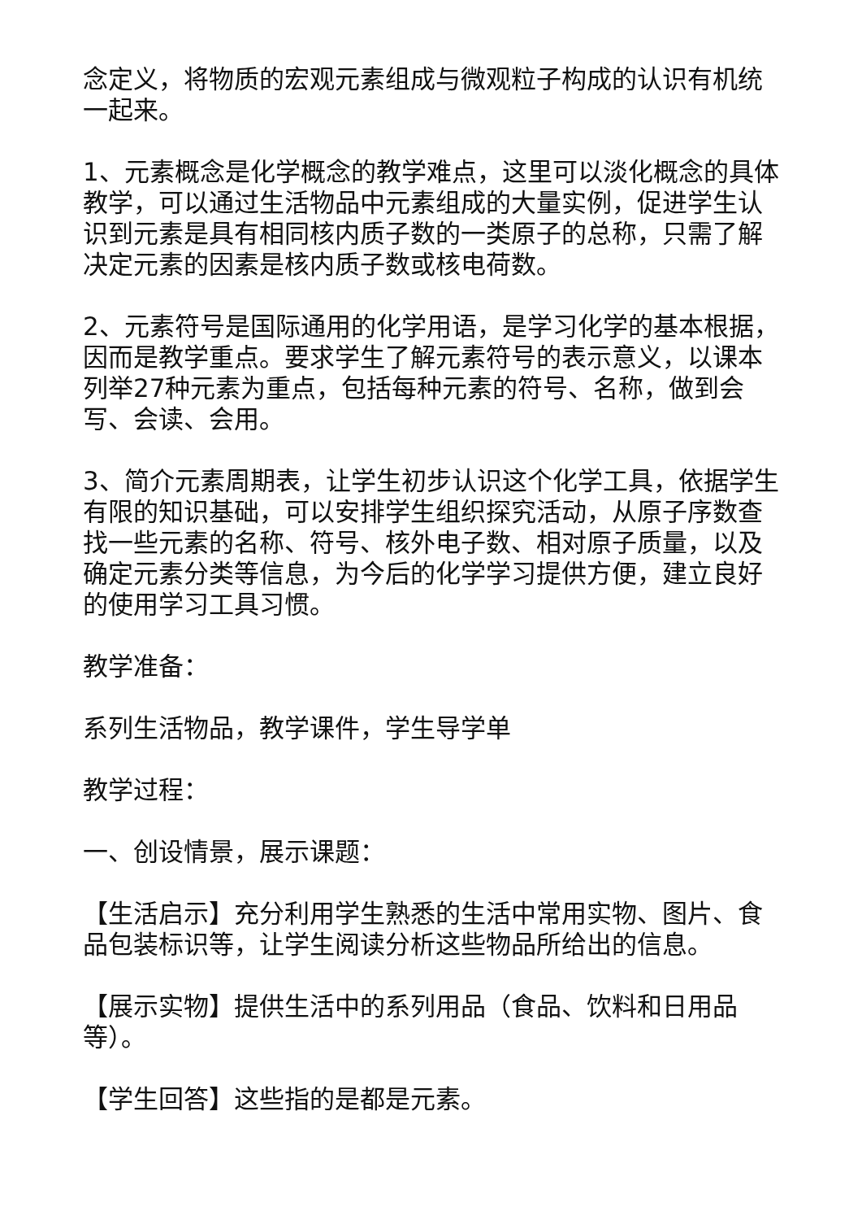念定义，将物质的宏观元素组成与微观粒子构成的认识有机统一起来。
1、元素概念是化学概念的教学难点，这里可以淡化概念的具体教学，可以通过生活物品中元素组成的大量实例，促进学生认识到元素是具有相同核内质子数的一类原子的总称，只需了解决定元素的因素是核内质子数或核电荷数。
2、元素符号是国际通用的化学用语，是学习化学的基本根据，因而是教学重点。要求学生了解元素符号的表示意义，以课本列举27种元素为重点，包括每种元素的符号、名称，做到会写、会读、会用。
3、简介元素周期表，让学生初步认识这个化学工具，依据学生有限的知识基础，可以安排学生组织探究活动，从原子序数查找一些元素的名称、符号、核外电子数、相对原子质量，以及确定元素分类等信息，为今后的化学学习提供方便，建立良好的使用学习工具习惯。
教学准备：
系列生活物品，教学课件，学生导学单
教学过程：
一、创设情景，展示课题：
【生活启示】充分利用学生熟悉的生活中常用实物、图片、食品包装标识等，让学生阅读分析这些物品所给出的信息。
【展示实物】提供生活中的系列用品（食品、饮料和日用品等）。
【学生回答】这些指的是都是元素。